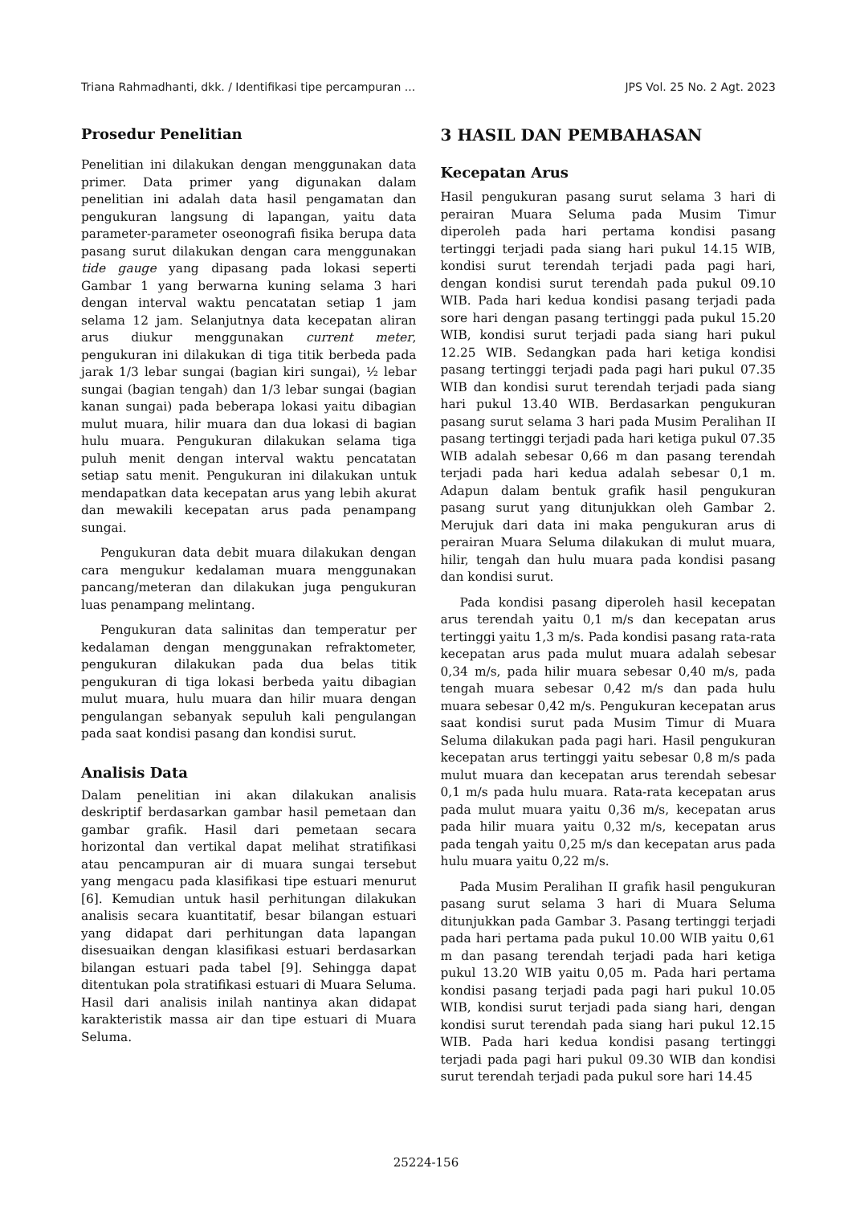Triana Rahmadhanti, dkk. / Identifikasi tipe percampuran ... JPS Vol. 25 No. 2 Agt. 2023
Prosedur Penelitian
Penelitian ini dilakukan dengan menggunakan data primer. Data primer yang digunakan dalam penelitian ini adalah data hasil pengamatan dan pengukuran langsung di lapangan, yaitu data parameter-parameter oseonografi fisika berupa data pasang surut dilakukan dengan cara menggunakan tide gauge yang dipasang pada lokasi seperti Gambar 1 yang berwarna kuning selama 3 hari dengan interval waktu pencatatan setiap 1 jam selama 12 jam. Selanjutnya data kecepatan aliran arus diukur menggunakan current meter, pengukuran ini dilakukan di tiga titik berbeda pada jarak 1/3 lebar sungai (bagian kiri sungai), ½ lebar sungai (bagian tengah) dan 1/3 lebar sungai (bagian kanan sungai) pada beberapa lokasi yaitu dibagian mulut muara, hilir muara dan dua lokasi di bagian hulu muara. Pengukuran dilakukan selama tiga puluh menit dengan interval waktu pencatatan setiap satu menit. Pengukuran ini dilakukan untuk mendapatkan data kecepatan arus yang lebih akurat dan mewakili kecepatan arus pada penampang sungai.
Pengukuran data debit muara dilakukan dengan cara mengukur kedalaman muara menggunakan pancang/meteran dan dilakukan juga pengukuran luas penampang melintang.
Pengukuran data salinitas dan temperatur per kedalaman dengan menggunakan refraktometer, pengukuran dilakukan pada dua belas titik pengukuran di tiga lokasi berbeda yaitu dibagian mulut muara, hulu muara dan hilir muara dengan pengulangan sebanyak sepuluh kali pengulangan pada saat kondisi pasang dan kondisi surut.
Analisis Data
Dalam penelitian ini akan dilakukan analisis deskriptif berdasarkan gambar hasil pemetaan dan gambar grafik. Hasil dari pemetaan secara horizontal dan vertikal dapat melihat stratifikasi atau pencampuran air di muara sungai tersebut yang mengacu pada klasifikasi tipe estuari menurut [6]. Kemudian untuk hasil perhitungan dilakukan analisis secara kuantitatif, besar bilangan estuari yang didapat dari perhitungan data lapangan disesuaikan dengan klasifikasi estuari berdasarkan bilangan estuari pada tabel [9]. Sehingga dapat ditentukan pola stratifikasi estuari di Muara Seluma. Hasil dari analisis inilah nantinya akan didapat karakteristik massa air dan tipe estuari di Muara Seluma.
3 HASIL DAN PEMBAHASAN
Kecepatan Arus
Hasil pengukuran pasang surut selama 3 hari di perairan Muara Seluma pada Musim Timur diperoleh pada hari pertama kondisi pasang tertinggi terjadi pada siang hari pukul 14.15 WIB, kondisi surut terendah terjadi pada pagi hari, dengan kondisi surut terendah pada pukul 09.10 WIB. Pada hari kedua kondisi pasang terjadi pada sore hari dengan pasang tertinggi pada pukul 15.20 WIB, kondisi surut terjadi pada siang hari pukul 12.25 WIB. Sedangkan pada hari ketiga kondisi pasang tertinggi terjadi pada pagi hari pukul 07.35 WIB dan kondisi surut terendah terjadi pada siang hari pukul 13.40 WIB. Berdasarkan pengukuran pasang surut selama 3 hari pada Musim Peralihan II pasang tertinggi terjadi pada hari ketiga pukul 07.35 WIB adalah sebesar 0,66 m dan pasang terendah terjadi pada hari kedua adalah sebesar 0,1 m. Adapun dalam bentuk grafik hasil pengukuran pasang surut yang ditunjukkan oleh Gambar 2. Merujuk dari data ini maka pengukuran arus di perairan Muara Seluma dilakukan di mulut muara, hilir, tengah dan hulu muara pada kondisi pasang dan kondisi surut.
Pada kondisi pasang diperoleh hasil kecepatan arus terendah yaitu 0,1 m/s dan kecepatan arus tertinggi yaitu 1,3 m/s. Pada kondisi pasang rata-rata kecepatan arus pada mulut muara adalah sebesar 0,34 m/s, pada hilir muara sebesar 0,40 m/s, pada tengah muara sebesar 0,42 m/s dan pada hulu muara sebesar 0,42 m/s. Pengukuran kecepatan arus saat kondisi surut pada Musim Timur di Muara Seluma dilakukan pada pagi hari. Hasil pengukuran kecepatan arus tertinggi yaitu sebesar 0,8 m/s pada mulut muara dan kecepatan arus terendah sebesar 0,1 m/s pada hulu muara. Rata-rata kecepatan arus pada mulut muara yaitu 0,36 m/s, kecepatan arus pada hilir muara yaitu 0,32 m/s, kecepatan arus pada tengah yaitu 0,25 m/s dan kecepatan arus pada hulu muara yaitu 0,22 m/s.
Pada Musim Peralihan II grafik hasil pengukuran pasang surut selama 3 hari di Muara Seluma ditunjukkan pada Gambar 3. Pasang tertinggi terjadi pada hari pertama pada pukul 10.00 WIB yaitu 0,61 m dan pasang terendah terjadi pada hari ketiga pukul 13.20 WIB yaitu 0,05 m. Pada hari pertama kondisi pasang terjadi pada pagi hari pukul 10.05 WIB, kondisi surut terjadi pada siang hari, dengan kondisi surut terendah pada siang hari pukul 12.15 WIB. Pada hari kedua kondisi pasang tertinggi terjadi pada pagi hari pukul 09.30 WIB dan kondisi surut terendah terjadi pada pukul sore hari 14.45
25224-156